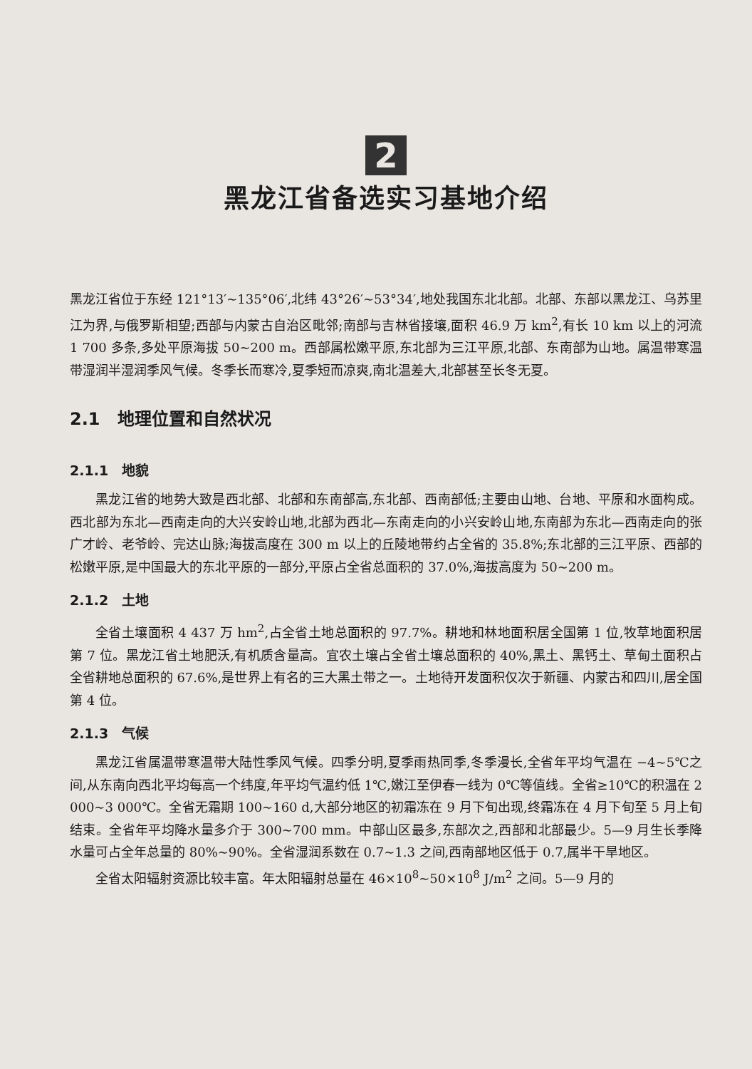2
黑龙江省备选实习基地介绍
黑龙江省位于东经 121°13′~135°06′,北纬 43°26′~53°34′,地处我国东北北部。北部、东部以黑龙江、乌苏里江为界,与俄罗斯相望;西部与内蒙古自治区毗邻;南部与吉林省接壤,面积 46.9 万 km<sup>2</sup>,有长 10 km 以上的河流 1 700 多条,多处平原海拔 50~200 m。西部属松嫩平原,东北部为三江平原,北部、东南部为山地。属温带寒温带湿润半湿润季风气候。冬季长而寒冷,夏季短而凉爽,南北温差大,北部甚至长冬无夏。
2.1　地理位置和自然状况
2.1.1　地貌
黑龙江省的地势大致是西北部、北部和东南部高,东北部、西南部低;主要由山地、台地、平原和水面构成。西北部为东北—西南走向的大兴安岭山地,北部为西北—东南走向的小兴安岭山地,东南部为东北—西南走向的张广才岭、老爷岭、完达山脉;海拔高度在 300 m 以上的丘陵地带约占全省的 35.8%;东北部的三江平原、西部的松嫩平原,是中国最大的东北平原的一部分,平原占全省总面积的 37.0%,海拔高度为 50~200 m。
2.1.2　土地
全省土壤面积 4 437 万 hm<sup>2</sup>,占全省土地总面积的 97.7%。耕地和林地面积居全国第 1 位,牧草地面积居第 7 位。黑龙江省土地肥沃,有机质含量高。宜农土壤占全省土壤总面积的 40%,黑土、黑钙土、草甸土面积占全省耕地总面积的 67.6%,是世界上有名的三大黑土带之一。土地待开发面积仅次于新疆、内蒙古和四川,居全国第 4 位。
2.1.3　气候
黑龙江省属温带寒温带大陆性季风气候。四季分明,夏季雨热同季,冬季漫长,全省年平均气温在 −4~5℃之间,从东南向西北平均每高一个纬度,年平均气温约低 1℃,嫩江至伊春一线为 0℃等值线。全省≥10℃的积温在 2 000~3 000℃。全省无霜期 100~160 d,大部分地区的初霜冻在 9 月下旬出现,终霜冻在 4 月下旬至 5 月上旬结束。全省年平均降水量多介于 300~700 mm。中部山区最多,东部次之,西部和北部最少。5—9 月生长季降水量可占全年总量的 80%~90%。全省湿润系数在 0.7~1.3 之间,西南部地区低于 0.7,属半干旱地区。
全省太阳辐射资源比较丰富。年太阳辐射总量在 46×10<sup>8</sup>~50×10<sup>8</sup> J/m<sup>2</sup> 之间。5—9 月的